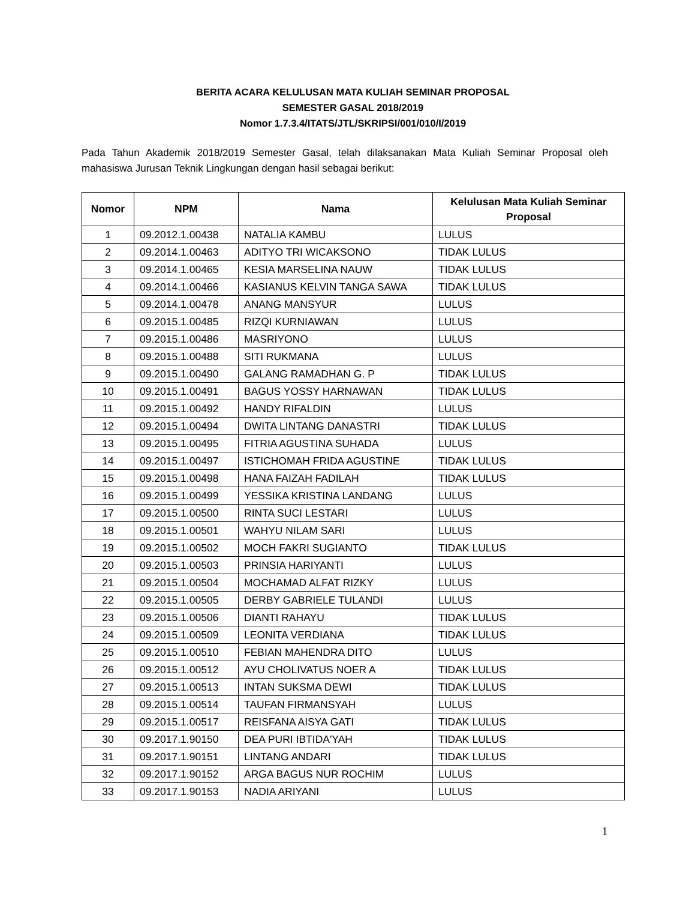BERITA ACARA KELULUSAN MATA KULIAH SEMINAR PROPOSAL
SEMESTER GASAL 2018/2019
Nomor 1.7.3.4/ITATS/JTL/SKRIPSI/001/010/I/2019
Pada Tahun Akademik 2018/2019 Semester Gasal, telah dilaksanakan Mata Kuliah Seminar Proposal oleh mahasiswa Jurusan Teknik Lingkungan dengan hasil sebagai berikut:
| Nomor | NPM | Nama | Kelulusan Mata Kuliah Seminar Proposal |
| --- | --- | --- | --- |
| 1 | 09.2012.1.00438 | NATALIA KAMBU | LULUS |
| 2 | 09.2014.1.00463 | ADITYO TRI WICAKSONO | TIDAK LULUS |
| 3 | 09.2014.1.00465 | KESIA MARSELINA NAUW | TIDAK LULUS |
| 4 | 09.2014.1.00466 | KASIANUS KELVIN TANGA SAWA | TIDAK LULUS |
| 5 | 09.2014.1.00478 | ANANG MANSYUR | LULUS |
| 6 | 09.2015.1.00485 | RIZQI KURNIAWAN | LULUS |
| 7 | 09.2015.1.00486 | MASRIYONO | LULUS |
| 8 | 09.2015.1.00488 | SITI RUKMANA | LULUS |
| 9 | 09.2015.1.00490 | GALANG RAMADHAN G. P | TIDAK LULUS |
| 10 | 09.2015.1.00491 | BAGUS YOSSY HARNAWAN | TIDAK LULUS |
| 11 | 09.2015.1.00492 | HANDY RIFALDIN | LULUS |
| 12 | 09.2015.1.00494 | DWITA LINTANG DANASTRI | TIDAK LULUS |
| 13 | 09.2015.1.00495 | FITRIA AGUSTINA SUHADA | LULUS |
| 14 | 09.2015.1.00497 | ISTICHOMAH FRIDA AGUSTINE | TIDAK LULUS |
| 15 | 09.2015.1.00498 | HANA FAIZAH FADILAH | TIDAK LULUS |
| 16 | 09.2015.1.00499 | YESSIKA KRISTINA LANDANG | LULUS |
| 17 | 09.2015.1.00500 | RINTA SUCI LESTARI | LULUS |
| 18 | 09.2015.1.00501 | WAHYU NILAM SARI | LULUS |
| 19 | 09.2015.1.00502 | MOCH FAKRI SUGIANTO | TIDAK LULUS |
| 20 | 09.2015.1.00503 | PRINSIA HARIYANTI | LULUS |
| 21 | 09.2015.1.00504 | MOCHAMAD ALFAT RIZKY | LULUS |
| 22 | 09.2015.1.00505 | DERBY GABRIELE TULANDI | LULUS |
| 23 | 09.2015.1.00506 | DIANTI RAHAYU | TIDAK LULUS |
| 24 | 09.2015.1.00509 | LEONITA VERDIANA | TIDAK LULUS |
| 25 | 09.2015.1.00510 | FEBIAN MAHENDRA DITO | LULUS |
| 26 | 09.2015.1.00512 | AYU CHOLIVATUS NOER A | TIDAK LULUS |
| 27 | 09.2015.1.00513 | INTAN SUKSMA DEWI | TIDAK LULUS |
| 28 | 09.2015.1.00514 | TAUFAN FIRMANSYAH | LULUS |
| 29 | 09.2015.1.00517 | REISFANA AISYA GATI | TIDAK LULUS |
| 30 | 09.2017.1.90150 | DEA PURI IBTIDA'YAH | TIDAK LULUS |
| 31 | 09.2017.1.90151 | LINTANG ANDARI | TIDAK LULUS |
| 32 | 09.2017.1.90152 | ARGA BAGUS NUR ROCHIM | LULUS |
| 33 | 09.2017.1.90153 | NADIA ARIYANI | LULUS |
1